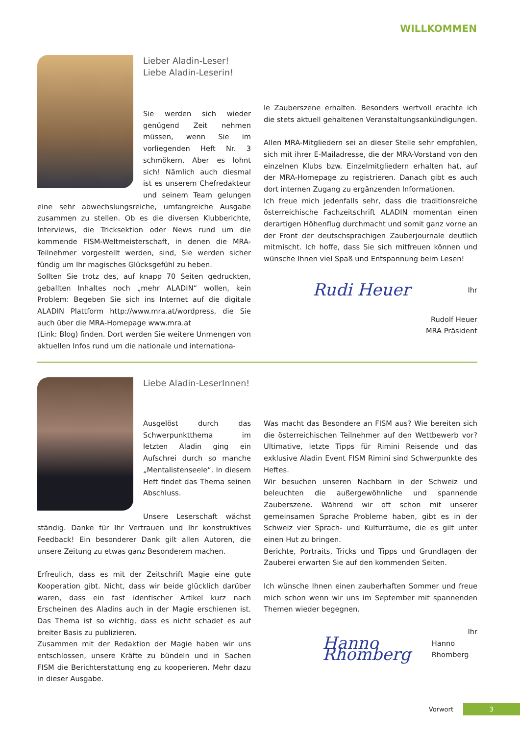WILLKOMMEN
Lieber Aladin-Leser!
Liebe Aladin-Leserin!
Sie werden sich wieder genügend Zeit nehmen müssen, wenn Sie im vorliegenden Heft Nr. 3 schmökern. Aber es lohnt sich! Nämlich auch diesmal ist es unserem Chefredakteur und seinem Team gelungen eine sehr abwechslungsreiche, umfangreiche Ausgabe zusammen zu stellen. Ob es die diversen Klubberichte, Interviews, die Tricksektion oder News rund um die kommende FISM-Weltmeisterschaft, in denen die MRA-Teilnehmer vorgestellt werden, sind, Sie werden sicher fündig um Ihr magisches Glücksgefühl zu heben.
Sollten Sie trotz des, auf knapp 70 Seiten gedruckten, geballten Inhaltes noch „mehr ALADIN“ wollen, kein Problem: Begeben Sie sich ins Internet auf die digitale ALADIN Plattform http://www.mra.at/wordpress, die Sie auch über die MRA-Homepage www.mra.at
(Link: Blog) finden. Dort werden Sie weitere Unmengen von aktuellen Infos rund um die nationale und internationa-
le Zauberszene erhalten. Besonders wertvoll erachte ich die stets aktuell gehaltenen Veranstaltungsankündigungen.
Allen MRA-Mitgliedern sei an dieser Stelle sehr empfohlen, sich mit ihrer E-Mailadresse, die der MRA-Vorstand von den einzelnen Klubs bzw. Einzelmitgliedern erhalten hat, auf der MRA-Homepage zu registrieren. Danach gibt es auch dort internen Zugang zu ergänzenden Informationen.
Ich freue mich jedenfalls sehr, dass die traditionsreiche österreichische Fachzeitschrift ALADIN momentan einen derartigen Höhenflug durchmacht und somit ganz vorne an der Front der deutschsprachigen Zauberjournale deutlich mitmischt. Ich hoffe, dass Sie sich mitfreuen können und wünsche Ihnen viel Spaß und Entspannung beim Lesen!
Rudi Heuer Ihr
Rudolf Heuer
MRA Präsident
Liebe Aladin-LeserInnen!
Ausgelöst durch das Schwerpunktthema im letzten Aladin ging ein Aufschrei durch so manche „Mentalistenseele“. In diesem Heft findet das Thema seinen Abschluss.
Unsere Leserschaft wächst ständig. Danke für Ihr Vertrauen und Ihr konstruktives Feedback! Ein besonderer Dank gilt allen Autoren, die unsere Zeitung zu etwas ganz Besonderem machen.
Erfreulich, dass es mit der Zeitschrift Magie eine gute Kooperation gibt. Nicht, dass wir beide glücklich darüber waren, dass ein fast identischer Artikel kurz nach Erscheinen des Aladins auch in der Magie erschienen ist. Das Thema ist so wichtig, dass es nicht schadet es auf breiter Basis zu publizieren.
Zusammen mit der Redaktion der Magie haben wir uns entschlossen, unsere Kräfte zu bündeln und in Sachen FISM die Berichterstattung eng zu kooperieren. Mehr dazu in dieser Ausgabe.
Was macht das Besondere an FISM aus? Wie bereiten sich die österreichischen Teilnehmer auf den Wettbewerb vor? Ultimative, letzte Tipps für Rimini Reisende und das exklusive Aladin Event FISM Rimini sind Schwerpunkte des Heftes.
Wir besuchen unseren Nachbarn in der Schweiz und beleuchten die außergewöhnliche und spannende Zauberszene. Während wir oft schon mit unserer gemeinsamen Sprache Probleme haben, gibt es in der Schweiz vier Sprach- und Kulturräume, die es gilt unter einen Hut zu bringen.
Berichte, Portraits, Tricks und Tipps und Grundlagen der Zauberei erwarten Sie auf den kommenden Seiten.
Ich wünsche Ihnen einen zauberhaften Sommer und freue mich schon wenn wir uns im September mit spannenden Themen wieder begegnen.
Ihr
Hanno Rhomberg Hanno Rhomberg
Vorwort 3